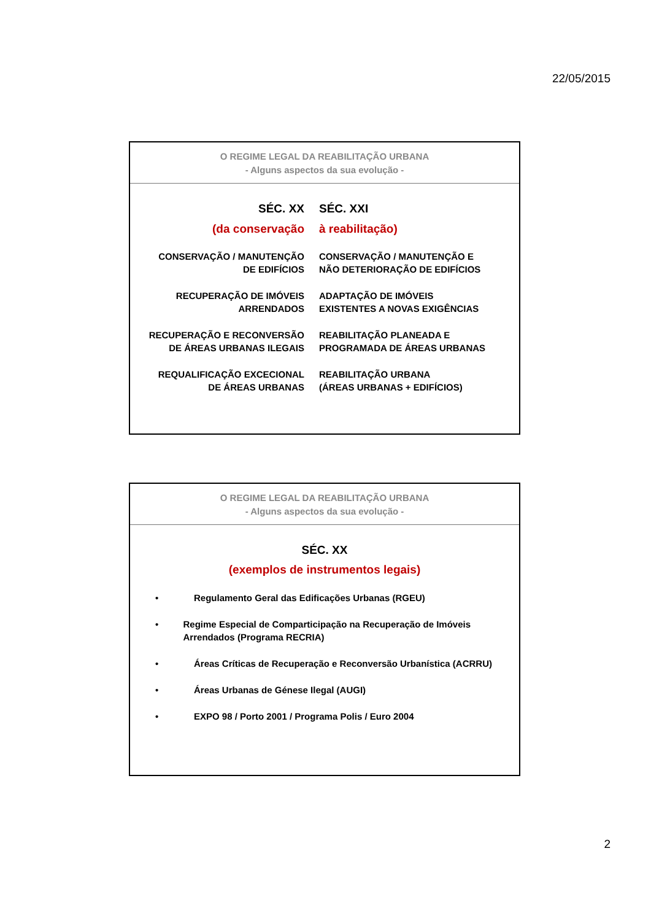22/05/2015
O REGIME LEGAL DA REABILITAÇÃO URBANA
- Alguns aspectos da sua evolução -
SÉC. XX SÉC. XXI
(da conservação à reabilitação)
CONSERVAÇÃO / MANUTENÇÃO
DE EDIFÍCIOS
CONSERVAÇÃO / MANUTENÇÃO E
NÃO DETERIORAÇÃO DE EDIFÍCIOS
RECUPERAÇÃO DE IMÓVEIS
ARRENDADOS
ADAPTAÇÃO DE IMÓVEIS
EXISTENTES A NOVAS EXIGÊNCIAS
RECUPERAÇÃO E RECONVERSÃO
DE ÁREAS URBANAS ILEGAIS
REABILITAÇÃO PLANEADA E
PROGRAMADA DE ÁREAS URBANAS
REQUALIFICAÇÃO EXCECIONAL
DE ÁREAS URBANAS
REABILITAÇÃO URBANA
(ÁREAS URBANAS + EDIFÍCIOS)
O REGIME LEGAL DA REABILITAÇÃO URBANA
- Alguns aspectos da sua evolução -
SÉC. XX
(exemplos de instrumentos legais)
• Regulamento Geral das Edificações Urbanas (RGEU)
• Regime Especial de Comparticipação na Recuperação de Imóveis Arrendados (Programa RECRIA)
• Áreas Críticas de Recuperação e Reconversão Urbanística (ACRRU)
• Áreas Urbanas de Génese Ilegal (AUGI)
• EXPO 98 / Porto 2001 / Programa Polis / Euro 2004
2